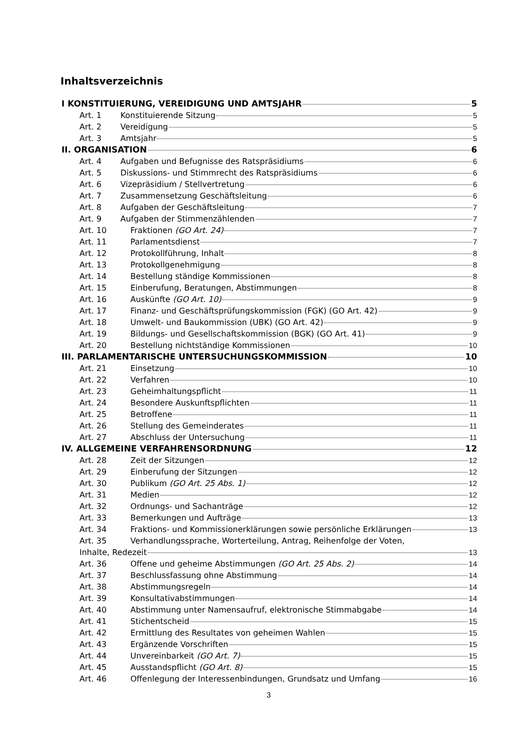Inhaltsverzeichnis
I KONSTITUIERUNG, VEREIDIGUNG UND AMTSJAHR 5
Art. 1 Konstituierende Sitzung 5
Art. 2 Vereidigung 5
Art. 3 Amtsjahr 5
II. ORGANISATION 6
Art. 4 Aufgaben und Befugnisse des Ratspräsidiums 6
Art. 5 Diskussions- und Stimmrecht des Ratspräsidiums 6
Art. 6 Vizepräsidium / Stellvertretung 6
Art. 7 Zusammensetzung Geschäftsleitung 6
Art. 8 Aufgaben der Geschäftsleitung 7
Art. 9 Aufgaben der Stimmenzählenden 7
Art. 10 Fraktionen (GO Art. 24) 7
Art. 11 Parlamentsdienst 7
Art. 12 Protokollführung, Inhalt 8
Art. 13 Protokollgenehmigung 8
Art. 14 Bestellung ständige Kommissionen 8
Art. 15 Einberufung, Beratungen, Abstimmungen 8
Art. 16 Auskünfte (GO Art. 10) 9
Art. 17 Finanz- und Geschäftsprüfungskommission (FGK) (GO Art. 42) 9
Art. 18 Umwelt- und Baukommission (UBK) (GO Art. 42) 9
Art. 19 Bildungs- und Gesellschaftskommission (BGK) (GO Art. 41) 9
Art. 20 Bestellung nichtständige Kommissionen 10
III. PARLAMENTARISCHE UNTERSUCHUNGSKOMMISSION 10
Art. 21 Einsetzung 10
Art. 22 Verfahren 10
Art. 23 Geheimhaltungspflicht 11
Art. 24 Besondere Auskunftspflichten 11
Art. 25 Betroffene 11
Art. 26 Stellung des Gemeinderates 11
Art. 27 Abschluss der Untersuchung 11
IV. ALLGEMEINE VERFAHRENSORDNUNG 12
Art. 28 Zeit der Sitzungen 12
Art. 29 Einberufung der Sitzungen 12
Art. 30 Publikum (GO Art. 25 Abs. 1) 12
Art. 31 Medien 12
Art. 32 Ordnungs- und Sachanträge 12
Art. 33 Bemerkungen und Aufträge 13
Art. 34 Fraktions- und Kommissionerklärungen sowie persönliche Erklärungen 13
Art. 35 Verhandlungssprache, Worterteilung, Antrag, Reihenfolge der Voten,
Inhalte, Redezeit 13
Art. 36 Offene und geheime Abstimmungen (GO Art. 25 Abs. 2) 14
Art. 37 Beschlussfassung ohne Abstimmung 14
Art. 38 Abstimmungsregeln 14
Art. 39 Konsultativabstimmungen 14
Art. 40 Abstimmung unter Namensaufruf, elektronische Stimmabgabe 14
Art. 41 Stichentscheid 15
Art. 42 Ermittlung des Resultates von geheimen Wahlen 15
Art. 43 Ergänzende Vorschriften 15
Art. 44 Unvereinbarkeit (GO Art. 7) 15
Art. 45 Ausstandspflicht (GO Art. 8) 15
Art. 46 Offenlegung der Interessenbindungen, Grundsatz und Umfang 16
3